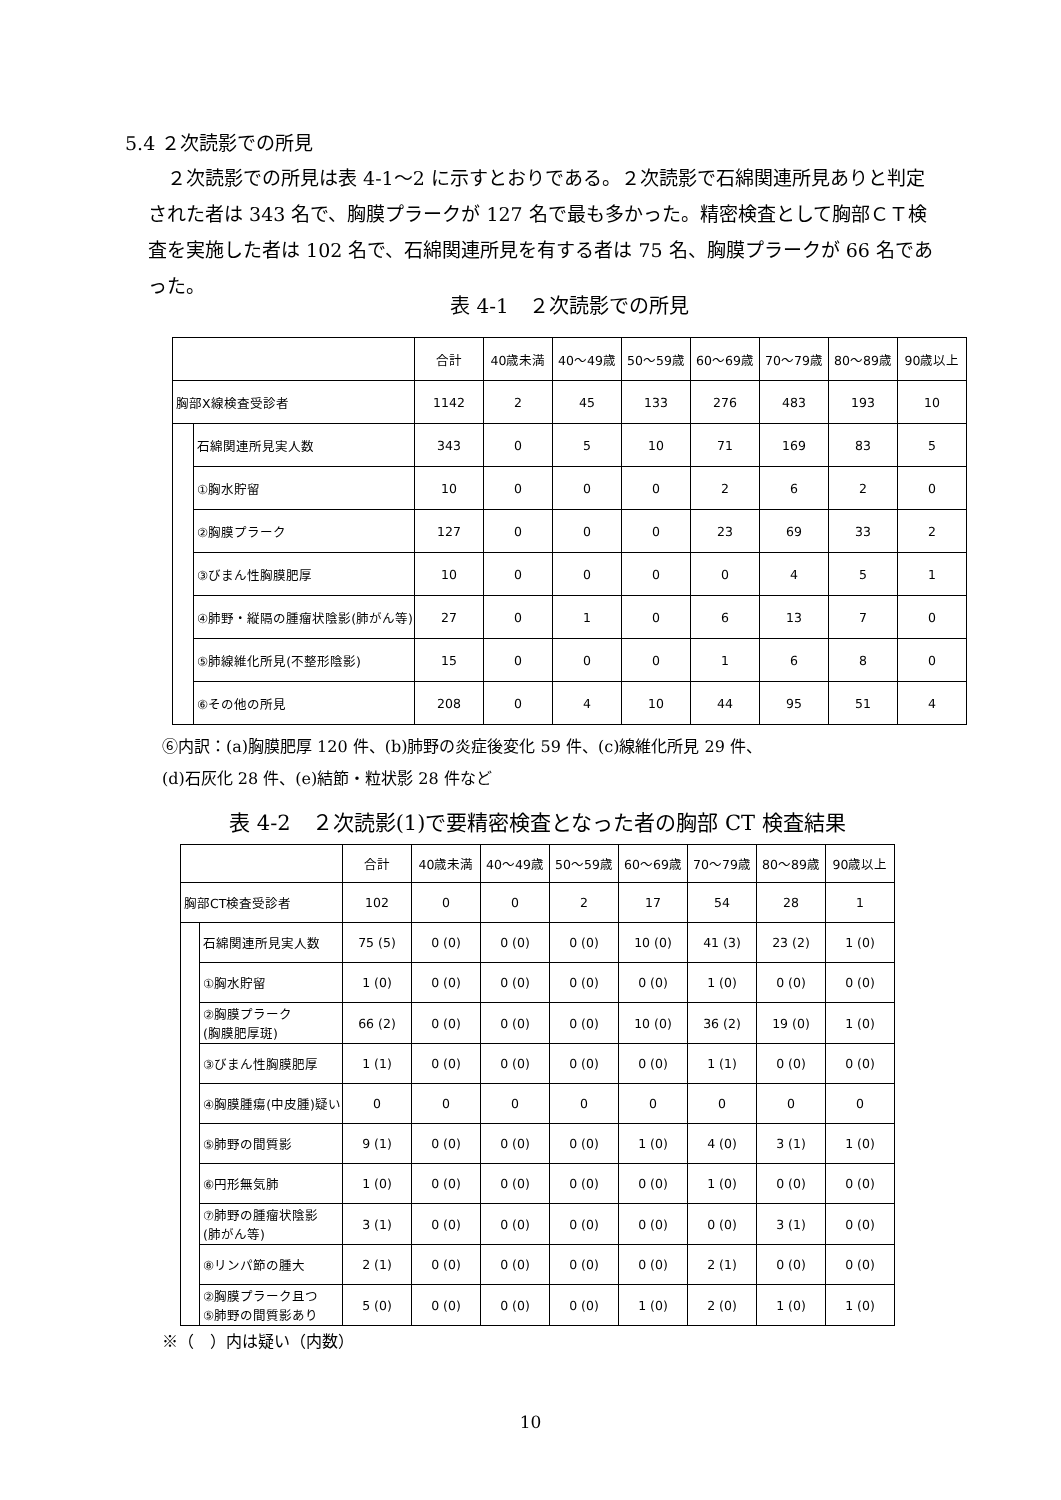5.4 ２次読影での所見
　２次読影での所見は表 4-1～2 に示すとおりである。２次読影で石綿関連所見ありと判定された者は 343 名で、胸膜プラークが 127 名で最も多かった。精密検査として胸部ＣＴ検査を実施した者は 102 名で、石綿関連所見を有する者は 75 名、胸膜プラークが 66 名であった。
表 4-1　２次読影での所見
| | | 合計 | 40歳未満 | 40～49歳 | 50～59歳 | 60～69歳 | 70～79歳 | 80～89歳 | 90歳以上 |
| --- | --- | --- | --- | --- | --- | --- | --- | --- | --- |
| 胸部X線検査受診者 | | 1142 | 2 | 45 | 133 | 276 | 483 | 193 | 10 |
| | 石綿関連所見実人数 | 343 | 0 | 5 | 10 | 71 | 169 | 83 | 5 |
| | ①胸水貯留 | 10 | 0 | 0 | 0 | 2 | 6 | 2 | 0 |
| | ②胸膜プラーク | 127 | 0 | 0 | 0 | 23 | 69 | 33 | 2 |
| | ③びまん性胸膜肥厚 | 10 | 0 | 0 | 0 | 0 | 4 | 5 | 1 |
| | ④肺野・縦隔の腫瘤状陰影(肺がん等) | 27 | 0 | 1 | 0 | 6 | 13 | 7 | 0 |
| | ⑤肺線維化所見(不整形陰影) | 15 | 0 | 0 | 0 | 1 | 6 | 8 | 0 |
| | ⑥その他の所見 | 208 | 0 | 4 | 10 | 44 | 95 | 51 | 4 |
⑥内訳：(a)胸膜肥厚 120 件、(b)肺野の炎症後変化 59 件、(c)線維化所見 29 件、
(d)石灰化 28 件、(e)結節・粒状影 28 件など
表 4-2　２次読影(1)で要精密検査となった者の胸部 CT 検査結果
| | | 合計 | 40歳未満 | 40～49歳 | 50～59歳 | 60～69歳 | 70～79歳 | 80～89歳 | 90歳以上 |
| --- | --- | --- | --- | --- | --- | --- | --- | --- | --- |
| 胸部CT検査受診者 | | 102 | 0 | 0 | 2 | 17 | 54 | 28 | 1 |
| | 石綿関連所見実人数 | 75 (5) | 0 (0) | 0 (0) | 0 (0) | 10 (0) | 41 (3) | 23 (2) | 1 (0) |
| | ①胸水貯留 | 1 (0) | 0 (0) | 0 (0) | 0 (0) | 0 (0) | 1 (0) | 0 (0) | 0 (0) |
| | ②胸膜プラーク (胸膜肥厚斑) | 66 (2) | 0 (0) | 0 (0) | 0 (0) | 10 (0) | 36 (2) | 19 (0) | 1 (0) |
| | ③びまん性胸膜肥厚 | 1 (1) | 0 (0) | 0 (0) | 0 (0) | 0 (0) | 1 (1) | 0 (0) | 0 (0) |
| | ④胸膜腫瘍(中皮腫)疑い | 0 | 0 | 0 | 0 | 0 | 0 | 0 | 0 |
| | ⑤肺野の間質影 | 9 (1) | 0 (0) | 0 (0) | 0 (0) | 1 (0) | 4 (0) | 3 (1) | 1 (0) |
| | ⑥円形無気肺 | 1 (0) | 0 (0) | 0 (0) | 0 (0) | 0 (0) | 1 (0) | 0 (0) | 0 (0) |
| | ⑦肺野の腫瘤状陰影 (肺がん等) | 3 (1) | 0 (0) | 0 (0) | 0 (0) | 0 (0) | 0 (0) | 3 (1) | 0 (0) |
| | ⑧リンパ節の腫大 | 2 (1) | 0 (0) | 0 (0) | 0 (0) | 0 (0) | 2 (1) | 0 (0) | 0 (0) |
| | ②胸膜プラーク且つ ⑤肺野の間質影あり | 5 (0) | 0 (0) | 0 (0) | 0 (0) | 1 (0) | 2 (0) | 1 (0) | 1 (0) |
※（　）内は疑い（内数）
10